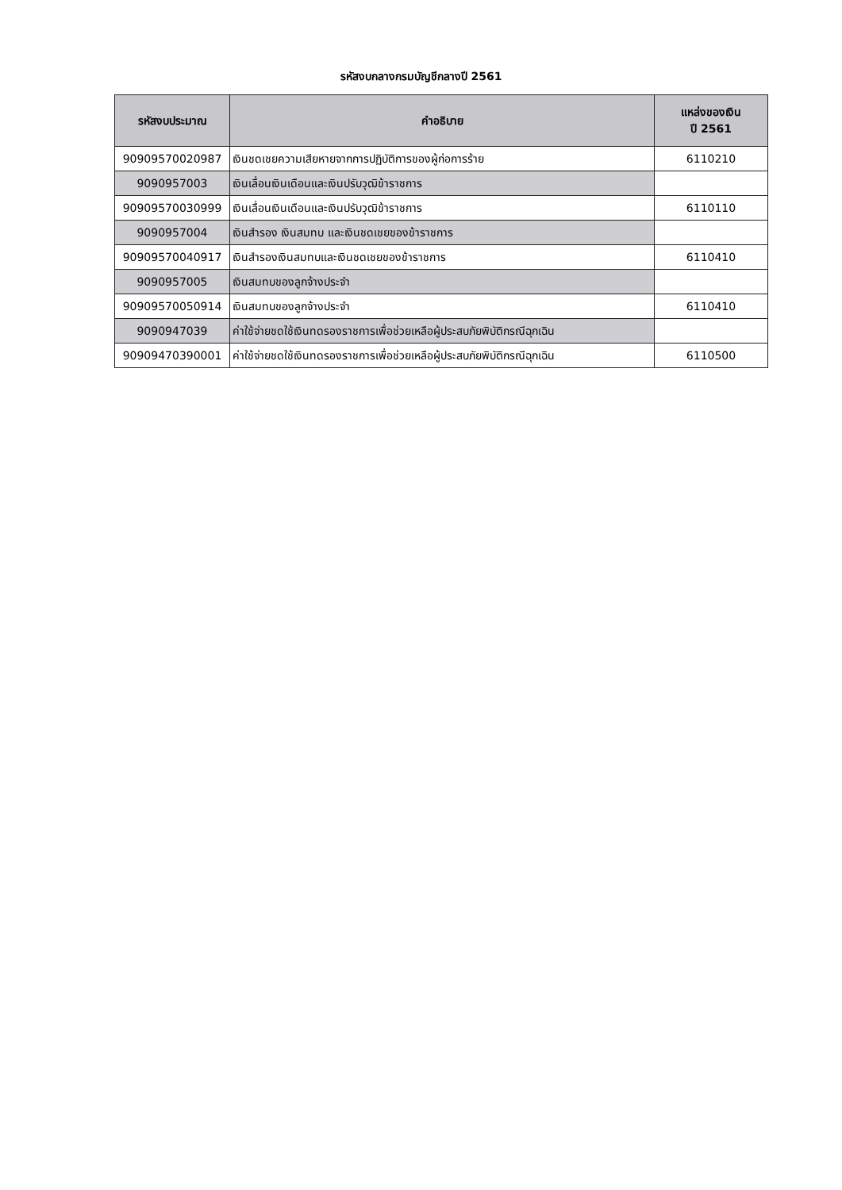รหัสงบกลางกรมบัญชีกลางปี 2561
| รหัสงบประมาณ | คำอธิบาย | แหล่งของเงิน ปี 2561 |
| --- | --- | --- |
| 90909570020987 | เงินชดเชยความเสียหายจากการปฏิบัติการของผู้ก่อการร้าย | 6110210 |
| 9090957003 | เงินเลื่อนเงินเดือนและเงินปรับวุฒิข้าราชการ | |
| 90909570030999 | เงินเลื่อนเงินเดือนและเงินปรับวุฒิข้าราชการ | 6110110 |
| 9090957004 | เงินสำรอง เงินสมทบ และเงินชดเชยของข้าราชการ | |
| 90909570040917 | เงินสำรองเงินสมทบและเงินชดเชยของข้าราชการ | 6110410 |
| 9090957005 | เงินสมทบของลูกจ้างประจำ | |
| 90909570050914 | เงินสมทบของลูกจ้างประจำ | 6110410 |
| 9090947039 | ค่าใช้จ่ายชดใช้เงินทดรองราชการเพื่อช่วยเหลือผู้ประสบภัยพิบัติกรณีฉุกเฉิน | |
| 90909470390001 | ค่าใช้จ่ายชดใช้เงินทดรองราชการเพื่อช่วยเหลือผู้ประสบภัยพิบัติกรณีฉุกเฉิน | 6110500 |